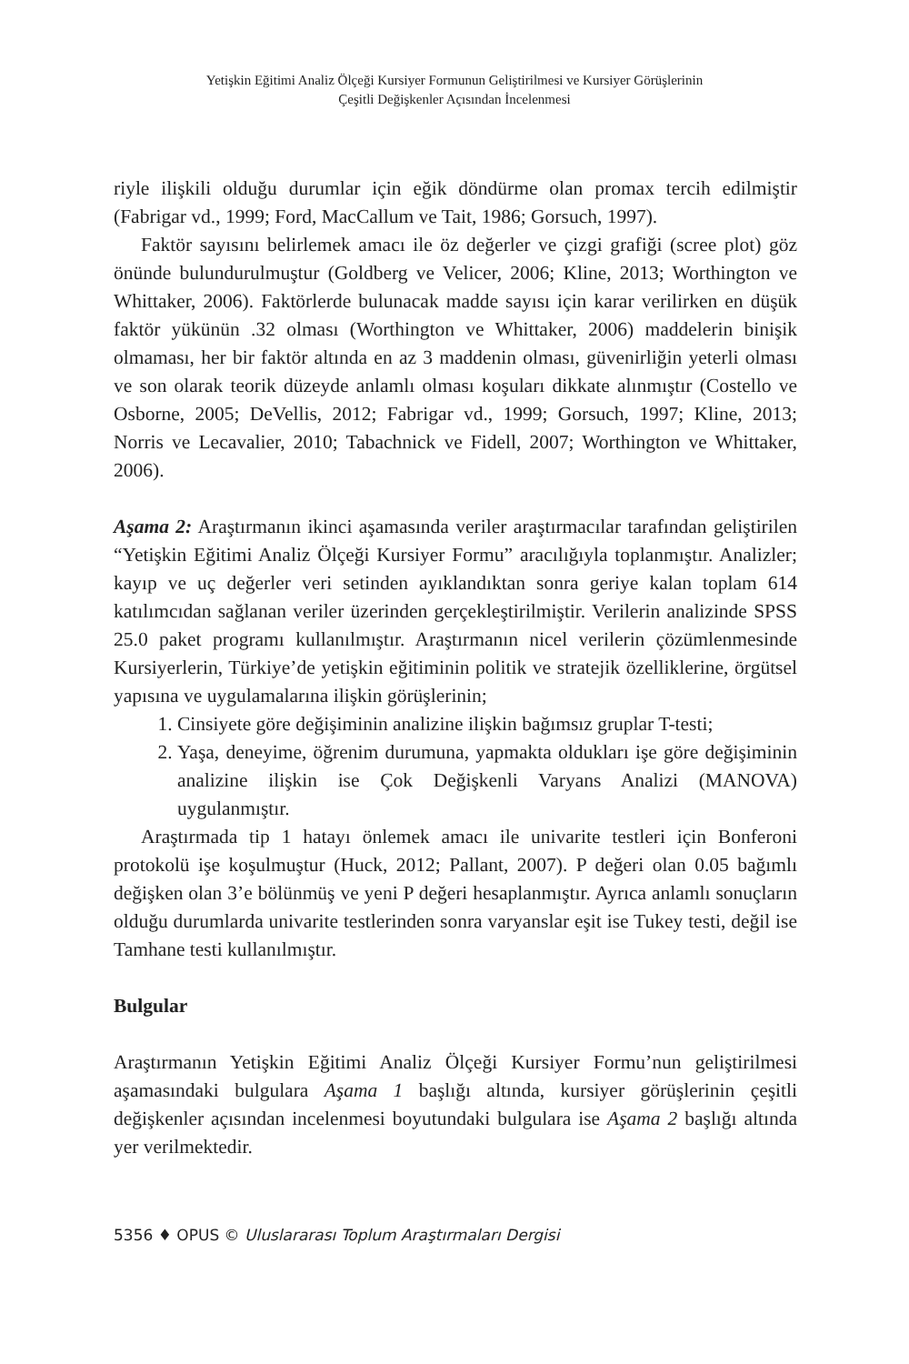Yetişkin Eğitimi Analiz Ölçeği Kursiyer Formunun Geliştirilmesi ve Kursiyer Görüşlerinin
Çeşitli Değişkenler Açısından İncelenmesi
riyle ilişkili olduğu durumlar için eğik döndürme olan promax tercih edilmiştir (Fabrigar vd., 1999; Ford, MacCallum ve Tait, 1986; Gorsuch, 1997).
Faktör sayısını belirlemek amacı ile öz değerler ve çizgi grafiği (scree plot) göz önünde bulundurulmuştur (Goldberg ve Velicer, 2006; Kline, 2013; Worthington ve Whittaker, 2006). Faktörlerde bulunacak madde sayısı için karar verilirken en düşük faktör yükünün .32 olması (Worthington ve Whittaker, 2006) maddelerin binişik olmaması, her bir faktör altında en az 3 maddenin olması, güvenirliğin yeterli olması ve son olarak teorik düzeyde anlamlı olması koşuları dikkate alınmıştır (Costello ve Osborne, 2005; DeVellis, 2012; Fabrigar vd., 1999; Gorsuch, 1997; Kline, 2013; Norris ve Lecavalier, 2010; Tabachnick ve Fidell, 2007; Worthington ve Whittaker, 2006).
Aşama 2: Araştırmanın ikinci aşamasında veriler araştırmacılar tarafından geliştirilen “Yetişkin Eğitimi Analiz Ölçeği Kursiyer Formu” aracılığıyla toplanmıştır. Analizler; kayıp ve uç değerler veri setinden ayıklandıktan sonra geriye kalan toplam 614 katılımcıdan sağlanan veriler üzerinden gerçekleştirilmiştir. Verilerin analizinde SPSS 25.0 paket programı kullanılmıştır. Araştırmanın nicel verilerin çözümlenmesinde Kursiyerlerin, Türkiye’de yetişkin eğitiminin politik ve stratejik özelliklerine, örgütsel yapısına ve uygulamalarına ilişkin görüşlerinin;
1. Cinsiyete göre değişiminin analizine ilişkin bağımsız gruplar T-testi;
2. Yaşa, deneyime, öğrenim durumuna, yapmakta oldukları işe göre değişiminin analizine ilişkin ise Çok Değişkenli Varyans Analizi (MANOVA) uygulanmıştır.
Araştırmada tip 1 hatayı önlemek amacı ile univarite testleri için Bonferoni protokolü işe koşulmuştur (Huck, 2012; Pallant, 2007). P değeri olan 0.05 bağımlı değişken olan 3’e bölünmüş ve yeni P değeri hesaplanmıştır. Ayrıca anlamlı sonuçların olduğu durumlarda univarite testlerinden sonra varyanslar eşit ise Tukey testi, değil ise Tamhane testi kullanılmıştır.
Bulgular
Araştırmanın Yetişkin Eğitimi Analiz Ölçeği Kursiyer Formu’nun geliştirilmesi aşamasındaki bulgulara Aşama 1 başlığı altında, kursiyer görüşlerinin çeşitli değişkenler açısından incelenmesi boyutundaki bulgulara ise Aşama 2 başlığı altında yer verilmektedir.
5356 ♦ OPUS © Uluslararası Toplum Araştırmaları Dergisi